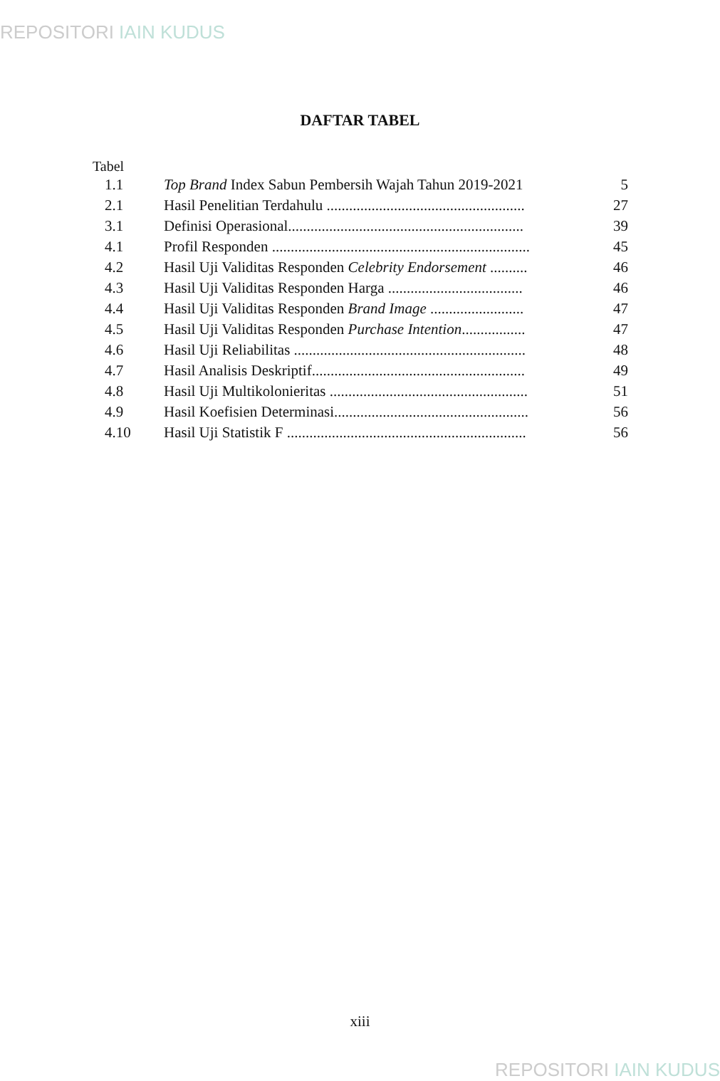REPOSITORI IAIN KUDUS
DAFTAR TABEL
Tabel
| 1.1 | Top Brand Index Sabun Pembersih Wajah Tahun 2019-2021 | 5 |
| 2.1 | Hasil Penelitian Terdahulu ..................................................... | 27 |
| 3.1 | Definisi Operasional............................................................... | 39 |
| 4.1 | Profil Responden ..................................................................... | 45 |
| 4.2 | Hasil Uji Validitas Responden Celebrity Endorsement .......... | 46 |
| 4.3 | Hasil Uji Validitas Responden Harga .................................... | 46 |
| 4.4 | Hasil Uji Validitas Responden Brand Image ......................... | 47 |
| 4.5 | Hasil Uji Validitas Responden Purchase Intention ................. | 47 |
| 4.6 | Hasil Uji Reliabilitas .............................................................. | 48 |
| 4.7 | Hasil Analisis Deskriptif......................................................... | 49 |
| 4.8 | Hasil Uji Multikolonieritas ..................................................... | 51 |
| 4.9 | Hasil Koefisien Determinasi.................................................... | 56 |
| 4.10 | Hasil Uji Statistik F ................................................................ | 56 |
xiii
REPOSITORI IAIN KUDUS